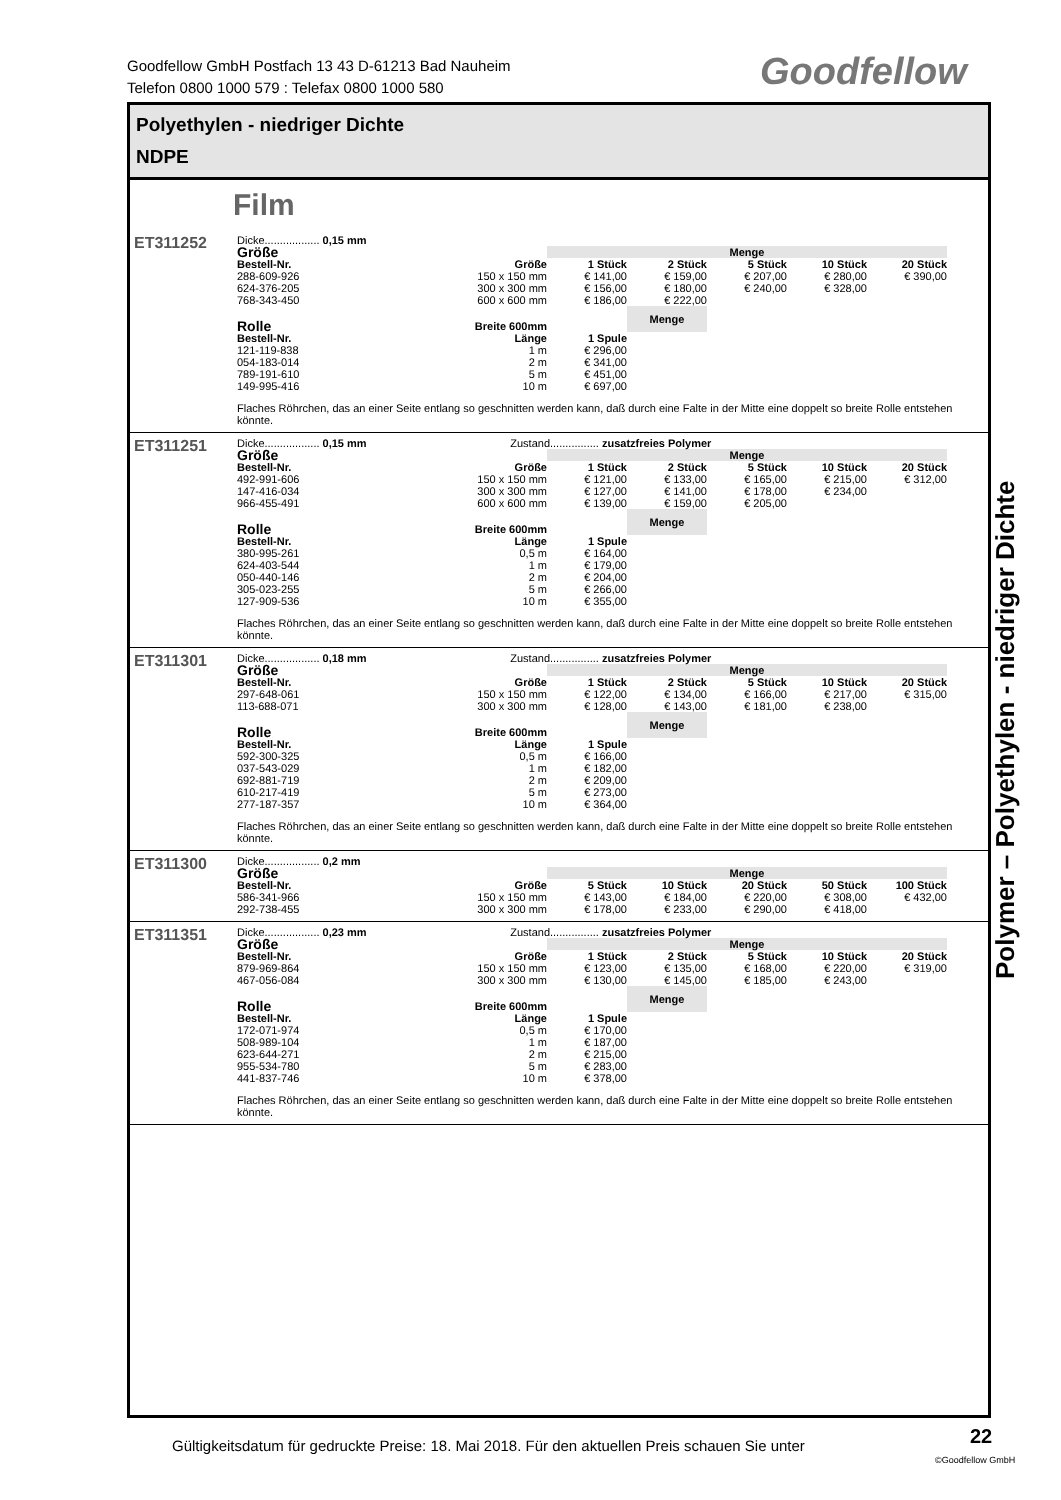Goodfellow GmbH Postfach 13 43 D-61213 Bad Nauheim
Telefon 0800 1000 579 : Telefax 0800 1000 580
Goodfellow
Polyethylen - niedriger Dichte
NDPE
Film
ET311252
Dicke.................. 0,15 mm
| Größe | | Menge | | | | |
| Bestell-Nr. | Größe | 1 Stück | 2 Stück | 5 Stück | 10 Stück | 20 Stück |
| 288-609-926 | 150 x 150 mm | € 141,00 | € 159,00 | € 207,00 | € 280,00 | € 390,00 |
| 624-376-205 | 300 x 300 mm | € 156,00 | € 180,00 | € 240,00 | € 328,00 | |
| 768-343-450 | 600 x 600 mm | € 186,00 | € 222,00 | | | |
| Rolle | Breite 600mm | | Menge | | | |
| Bestell-Nr. | Länge | 1 Spule | | | | |
| 121-119-838 | 1 m | € 296,00 | | | | |
| 054-183-014 | 2 m | € 341,00 | | | | |
| 789-191-610 | 5 m | € 451,00 | | | | |
| 149-995-416 | 10 m | € 697,00 | | | | |
Flaches Röhrchen, das an einer Seite entlang so geschnitten werden kann, daß durch eine Falte in der Mitte eine doppelt so breite Rolle entstehen könnte.
ET311251
Dicke.................. 0,15 mm Zustand................ zusatzfreies Polymer
| Größe | | Menge | | | | |
| Bestell-Nr. | Größe | 1 Stück | 2 Stück | 5 Stück | 10 Stück | 20 Stück |
| 492-991-606 | 150 x 150 mm | € 121,00 | € 133,00 | € 165,00 | € 215,00 | € 312,00 |
| 147-416-034 | 300 x 300 mm | € 127,00 | € 141,00 | € 178,00 | € 234,00 | |
| 966-455-491 | 600 x 600 mm | € 139,00 | € 159,00 | € 205,00 | | |
| Rolle | Breite 600mm | | Menge | | | |
| Bestell-Nr. | Länge | 1 Spule | | | | |
| 380-995-261 | 0,5 m | € 164,00 | | | | |
| 624-403-544 | 1 m | € 179,00 | | | | |
| 050-440-146 | 2 m | € 204,00 | | | | |
| 305-023-255 | 5 m | € 266,00 | | | | |
| 127-909-536 | 10 m | € 355,00 | | | | |
Flaches Röhrchen, das an einer Seite entlang so geschnitten werden kann, daß durch eine Falte in der Mitte eine doppelt so breite Rolle entstehen könnte.
ET311301
Dicke.................. 0,18 mm Zustand................ zusatzfreies Polymer
| Größe | | Menge | | | | |
| Bestell-Nr. | Größe | 1 Stück | 2 Stück | 5 Stück | 10 Stück | 20 Stück |
| 297-648-061 | 150 x 150 mm | € 122,00 | € 134,00 | € 166,00 | € 217,00 | € 315,00 |
| 113-688-071 | 300 x 300 mm | € 128,00 | € 143,00 | € 181,00 | € 238,00 | |
| Rolle | Breite 600mm | | Menge | | | |
| Bestell-Nr. | Länge | 1 Spule | | | | |
| 592-300-325 | 0,5 m | € 166,00 | | | | |
| 037-543-029 | 1 m | € 182,00 | | | | |
| 692-881-719 | 2 m | € 209,00 | | | | |
| 610-217-419 | 5 m | € 273,00 | | | | |
| 277-187-357 | 10 m | € 364,00 | | | | |
Flaches Röhrchen, das an einer Seite entlang so geschnitten werden kann, daß durch eine Falte in der Mitte eine doppelt so breite Rolle entstehen könnte.
ET311300
Dicke.................. 0,2 mm
| Größe | | Menge | | | | |
| Bestell-Nr. | Größe | 5 Stück | 10 Stück | 20 Stück | 50 Stück | 100 Stück |
| 586-341-966 | 150 x 150 mm | € 143,00 | € 184,00 | € 220,00 | € 308,00 | € 432,00 |
| 292-738-455 | 300 x 300 mm | € 178,00 | € 233,00 | € 290,00 | € 418,00 | |
ET311351
Dicke.................. 0,23 mm Zustand................ zusatzfreies Polymer
| Größe | | Menge | | | | |
| Bestell-Nr. | Größe | 1 Stück | 2 Stück | 5 Stück | 10 Stück | 20 Stück |
| 879-969-864 | 150 x 150 mm | € 123,00 | € 135,00 | € 168,00 | € 220,00 | € 319,00 |
| 467-056-084 | 300 x 300 mm | € 130,00 | € 145,00 | € 185,00 | € 243,00 | |
| Rolle | Breite 600mm | | Menge | | | |
| Bestell-Nr. | Länge | 1 Spule | | | | |
| 172-071-974 | 0,5 m | € 170,00 | | | | |
| 508-989-104 | 1 m | € 187,00 | | | | |
| 623-644-271 | 2 m | € 215,00 | | | | |
| 955-534-780 | 5 m | € 283,00 | | | | |
| 441-837-746 | 10 m | € 378,00 | | | | |
Flaches Röhrchen, das an einer Seite entlang so geschnitten werden kann, daß durch eine Falte in der Mitte eine doppelt so breite Rolle entstehen könnte.
Polymer – Polyethylen - niedriger Dichte
Gültigkeitsdatum für gedruckte Preise: 18. Mai 2018. Für den aktuellen Preis schauen Sie unter
22
©Goodfellow GmbH